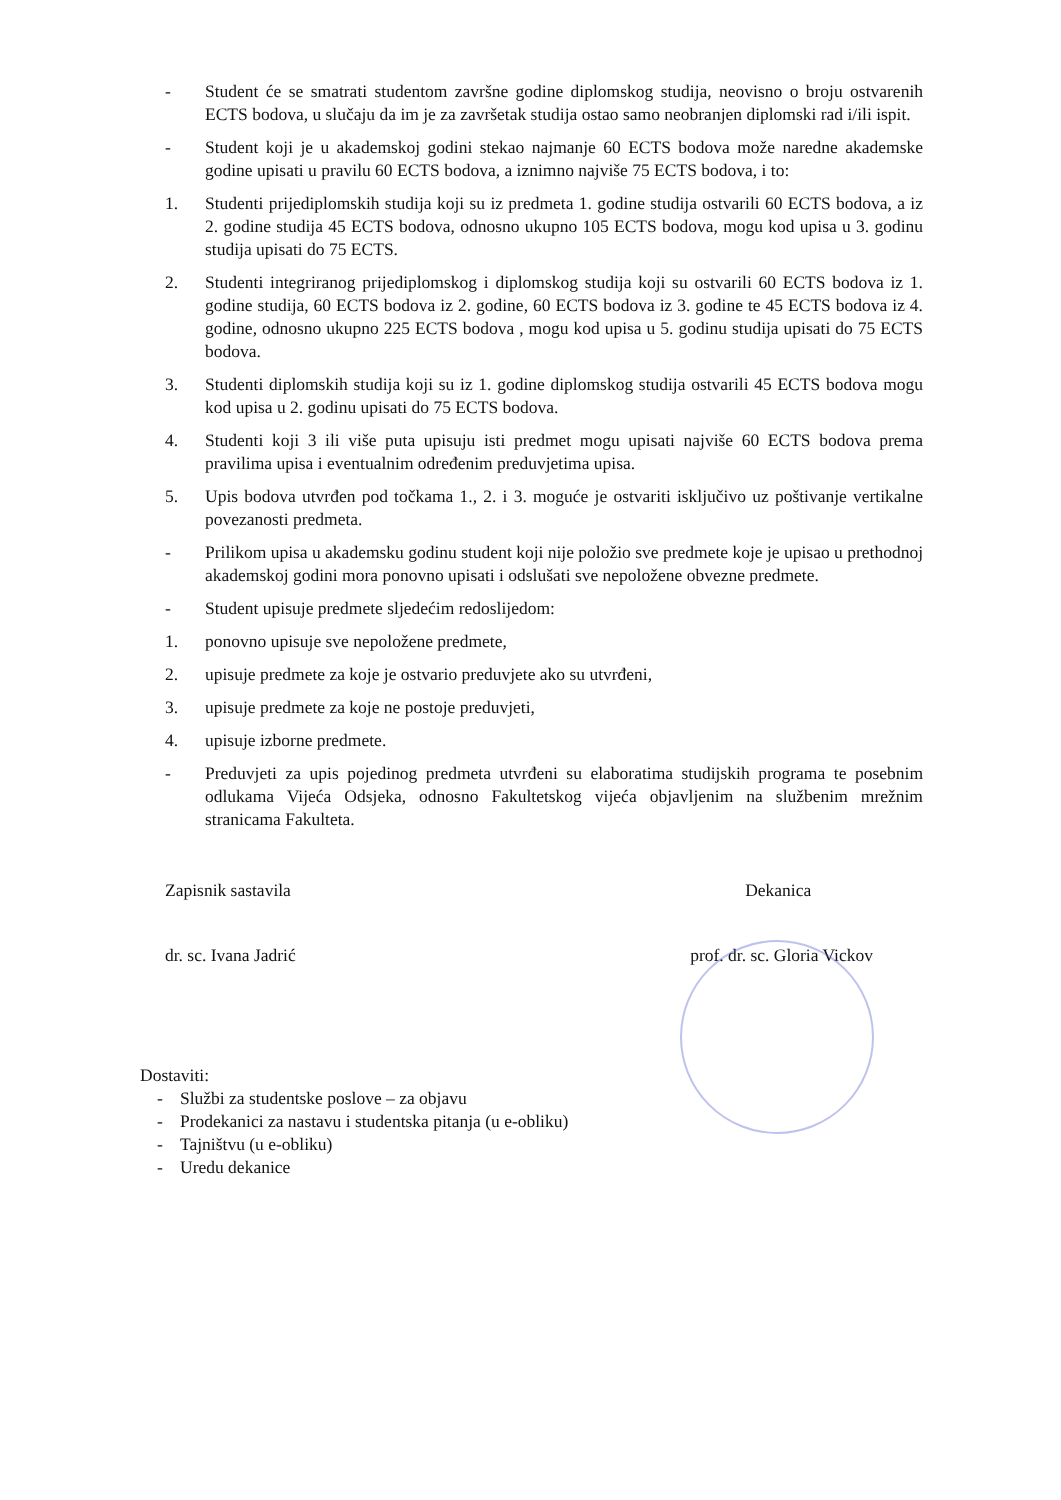- Student će se smatrati studentom završne godine diplomskog studija, neovisno o broju ostvarenih ECTS bodova, u slučaju da im je za završetak studija ostao samo neobranjen diplomski rad i/ili ispit.
- Student koji je u akademskoj godini stekao najmanje 60 ECTS bodova može naredne akademske godine upisati u pravilu 60 ECTS bodova, a iznimno najviše 75 ECTS bodova, i to:
1. Studenti prijediplomskih studija koji su iz predmeta 1. godine studija ostvarili 60 ECTS bodova, a iz 2. godine studija 45 ECTS bodova, odnosno ukupno 105 ECTS bodova, mogu kod upisa u 3. godinu studija upisati do 75 ECTS.
2. Studenti integriranog prijediplomskog i diplomskog studija koji su ostvarili 60 ECTS bodova iz 1. godine studija, 60 ECTS bodova iz 2. godine, 60 ECTS bodova iz 3. godine te 45 ECTS bodova iz 4. godine, odnosno ukupno 225 ECTS bodova , mogu kod upisa u 5. godinu studija upisati do 75 ECTS bodova.
3. Studenti diplomskih studija koji su iz 1. godine diplomskog studija ostvarili 45 ECTS bodova mogu kod upisa u 2. godinu upisati do 75 ECTS bodova.
4. Studenti koji 3 ili više puta upisuju isti predmet mogu upisati najviše 60 ECTS bodova prema pravilima upisa i eventualnim određenim preduvjetima upisa.
5. Upis bodova utvrđen pod točkama 1., 2. i 3. moguće je ostvariti isključivo uz poštivanje vertikalne povezanosti predmeta.
- Prilikom upisa u akademsku godinu student koji nije položio sve predmete koje je upisao u prethodnoj akademskoj godini mora ponovno upisati i odslušati sve nepoložene obvezne predmete.
- Student upisuje predmete sljedećim redoslijedom:
1. ponovno upisuje sve nepoložene predmete,
2. upisuje predmete za koje je ostvario preduvjete ako su utvrđeni,
3. upisuje predmete za koje ne postoje preduvjeti,
4. upisuje izborne predmete.
- Preduvjeti za upis pojedinog predmeta utvrđeni su elaboratima studijskih programa te posebnim odlukama Vijeća Odsjeka, odnosno Fakultetskog vijeća objavljenim na službenim mrežnim stranicama Fakulteta.
Zapisnik sastavila
dr. sc. Ivana Jadrić
Dekanica
prof. dr. sc. Gloria Vickov
Dostaviti:
- Službi za studentske poslove – za objavu
- Prodekanici za nastavu i studentska pitanja (u e-obliku)
- Tajništvu (u e-obliku)
- Uredu dekanice